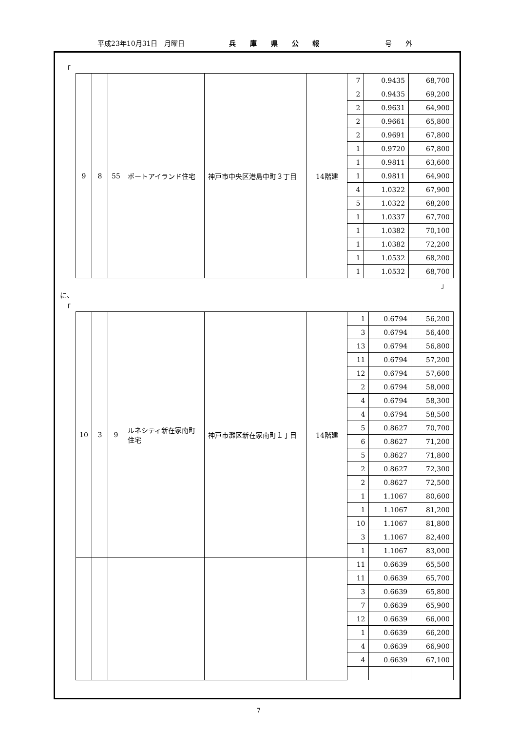平成23年10月31日　月曜日 兵 庫 県 公 報 号　　外
「
| 9 | 8 | 55 | ポートアイランド住宅 | 神戸市中央区港島中町３丁目 | 14階建 | 7 | 0.9435 | 68,700 |
| | | | | | | 2 | 0.9435 | 69,200 |
| | | | | | | 2 | 0.9631 | 64,900 |
| | | | | | | 2 | 0.9661 | 65,800 |
| | | | | | | 2 | 0.9691 | 67,800 |
| | | | | | | 1 | 0.9720 | 67,800 |
| | | | | | | 1 | 0.9811 | 63,600 |
| | | | | | | 1 | 0.9811 | 64,900 |
| | | | | | | 4 | 1.0322 | 67,900 |
| | | | | | | 5 | 1.0322 | 68,200 |
| | | | | | | 1 | 1.0337 | 67,700 |
| | | | | | | 1 | 1.0382 | 70,100 |
| | | | | | | 1 | 1.0382 | 72,200 |
| | | | | | | 1 | 1.0532 | 68,200 |
| | | | | | | 1 | 1.0532 | 68,700 |
」
に、
「
| 10 | 3 | 9 | ルネシティ新在家南町住宅 | 神戸市灘区新在家南町１丁目 | 14階建 | 1 | 0.6794 | 56,200 |
| | | | | | | 3 | 0.6794 | 56,400 |
| | | | | | | 13 | 0.6794 | 56,800 |
| | | | | | | 11 | 0.6794 | 57,200 |
| | | | | | | 12 | 0.6794 | 57,600 |
| | | | | | | 2 | 0.6794 | 58,000 |
| | | | | | | 4 | 0.6794 | 58,300 |
| | | | | | | 4 | 0.6794 | 58,500 |
| | | | | | | 5 | 0.8627 | 70,700 |
| | | | | | | 6 | 0.8627 | 71,200 |
| | | | | | | 5 | 0.8627 | 71,800 |
| | | | | | | 2 | 0.8627 | 72,300 |
| | | | | | | 2 | 0.8627 | 72,500 |
| | | | | | | 1 | 1.1067 | 80,600 |
| | | | | | | 1 | 1.1067 | 81,200 |
| | | | | | | 10 | 1.1067 | 81,800 |
| | | | | | | 3 | 1.1067 | 82,400 |
| | | | | | | 1 | 1.1067 | 83,000 |
| | | | | | | 11 | 0.6639 | 65,500 |
| | | | | | | 11 | 0.6639 | 65,700 |
| | | | | | | 3 | 0.6639 | 65,800 |
| | | | | | | 7 | 0.6639 | 65,900 |
| | | | | | | 12 | 0.6639 | 66,000 |
| | | | | | | 1 | 0.6639 | 66,200 |
| | | | | | | 4 | 0.6639 | 66,900 |
| | | | | | | 4 | 0.6639 | 67,100 |
7